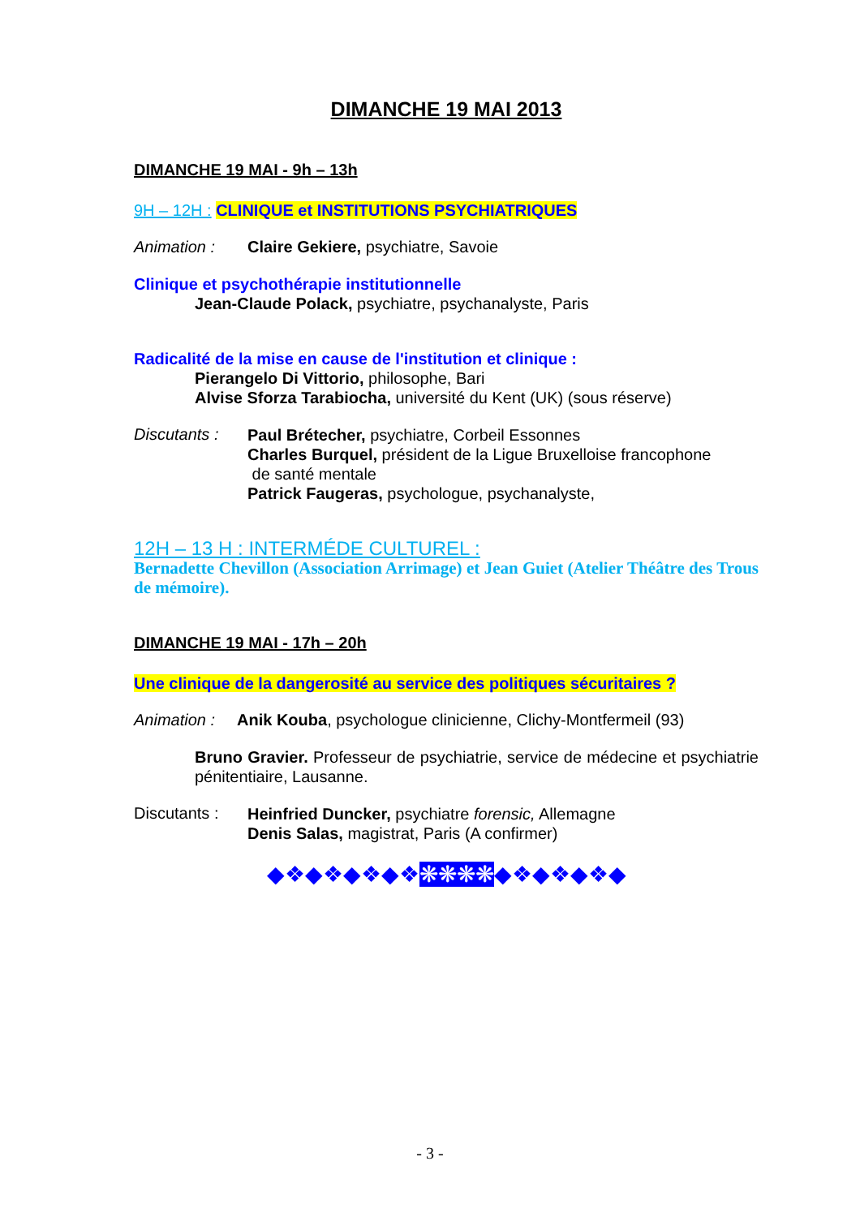DIMANCHE 19 MAI 2013
DIMANCHE 19 MAI - 9h – 13h
9H – 12H : CLINIQUE et INSTITUTIONS PSYCHIATRIQUES
Animation : Claire Gekiere, psychiatre, Savoie
Clinique et psychothérapie institutionnelle
Jean-Claude Polack, psychiatre, psychanalyste, Paris
Radicalité de la mise en cause de l'institution et clinique :
Pierangelo Di Vittorio, philosophe, Bari
Alvise Sforza Tarabiocha, université du Kent (UK) (sous réserve)
Discutants :
Paul Brétecher, psychiatre, Corbeil Essonnes
Charles Burquel, président de la Ligue Bruxelloise francophone
de santé mentale
Patrick Faugeras, psychologue, psychanalyste,
12H – 13 H : INTERMÉDE CULTUREL :
Bernadette Chevillon (Association Arrimage) et Jean Guiet (Atelier Théâtre des Trous de mémoire).
DIMANCHE 19 MAI - 17h – 20h
Une clinique de la dangerosité au service des politiques sécuritaires ?
Animation : Anik Kouba, psychologue clinicienne, Clichy-Montfermeil (93)
Bruno Gravier. Professeur de psychiatrie, service de médecine et psychiatrie pénitentiaire, Lausanne.
Discutants :
Heinfried Duncker, psychiatre forensic, Allemagne
Denis Salas, magistrat, Paris (A confirmer)
◆❖◆❖◆❖◆❖❋❋❋❋◆❖◆❖◆❖◆
- 3 -